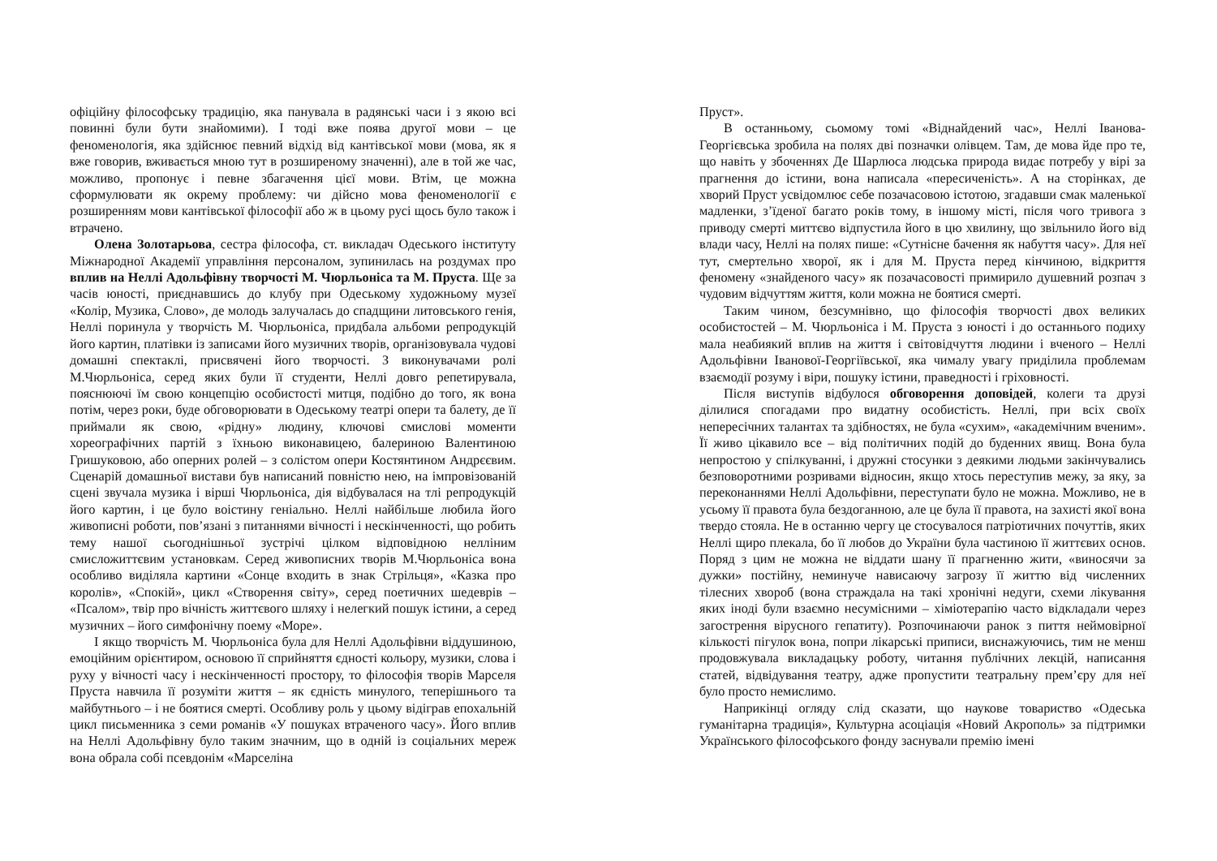офіційну філософську традицію, яка панувала в радянські часи і з якою всі повинні були бути знайомими). І тоді вже поява другої мови – це феноменологія, яка здійснює певний відхід від кантівської мови (мова, як я вже говорив, вживається мною тут в розширеному значенні), але в той же час, можливо, пропонує і певне збагачення цієї мови. Втім, це можна сформулювати як окрему проблему: чи дійсно мова феноменології є розширенням мови кантівської філософії або ж в цьому русі щось було також і втрачено.
Олена Золотарьова, сестра філософа, ст. викладач Одеського інституту Міжнародної Академії управління персоналом, зупинилась на роздумах про вплив на Неллі Адольфівну творчості М. Чюрльоніса та М. Пруста. Ще за часів юності, приєднавшись до клубу при Одеському художньому музеї «Колір, Музика, Слово», де молодь залучалась до спадщини литовського генія, Неллі поринула у творчість М. Чюрльоніса, придбала альбоми репродукцій його картин, платівки із записами його музичних творів, організовувала чудові домашні спектаклі, присвячені його творчості. З виконувачами ролі М.Чюрльоніса, серед яких були її студенти, Неллі довго репетирувала, пояснюючі їм свою концепцію особистості митця, подібно до того, як вона потім, через роки, буде обговорювати в Одеському театрі опери та балету, де її приймали як свою, «рідну» людину, ключові смислові моменти хореографічних партій з їхньою виконавицею, балериною Валентиною Гришуковою, або оперних ролей – з солістом опери Костянтином Андрєєвим. Сценарій домашньої вистави був написаний повністю нею, на імпровізованій сцені звучала музика і вірші Чюрльоніса, дія відбувалася на тлі репродукцій його картин, і це було воістину геніально. Неллі найбільше любила його живописні роботи, пов’язані з питаннями вічності і нескінченності, що робить тему нашої сьогоднішньої зустрічі цілком відповідною нелліним смисложиттєвим установкам. Серед живописних творів М.Чюрльоніса вона особливо виділяла картини «Сонце входить в знак Стрільця», «Казка про королів», «Спокій», цикл «Створення світу», серед поетичних шедеврів – «Псалом», твір про вічність життєвого шляху і нелегкий пошук істини, а серед музичних – його симфонічну поему «Море».
І якщо творчість М. Чюрльоніса була для Неллі Адольфівни віддушиною, емоційним орієнтиром, основою її сприйняття єдності кольору, музики, слова і руху у вічності часу і нескінченності простору, то філософія творів Марселя Пруста навчила її розуміти життя – як єдність минулого, теперішнього та майбутнього – і не боятися смерті. Особливу роль у цьому відіграв епохальній цикл письменника з семи романів «У пошуках втраченого часу». Його вплив на Неллі Адольфівну було таким значним, що в одній із соціальних мереж вона обрала собі псевдонім «Марселіна
Пруст».
В останньому, сьомому томі «Віднайдений час», Неллі Іванова-Георгієвська зробила на полях дві позначки олівцем. Там, де мова йде про те, що навіть у збоченнях Де Шарлюса людська природа видає потребу у вірі за прагнення до істини, вона написала «пересиченість». А на сторінках, де хворий Пруст усвідомлює себе позачасовою істотою, згадавши смак маленької мадленки, з’їденої багато років тому, в іншому місті, після чого тривога з приводу смерті миттєво відпустила його в цю хвилину, що звільнило його від влади часу, Неллі на полях пише: «Сутнісне бачення як набуття часу». Для неї тут, смертельно хворої, як і для М. Пруста перед кінчиною, відкриття феномену «знайденого часу» як позачасовості примирило душевний розпач з чудовим відчуттям життя, коли можна не боятися смерті.
Таким чином, безсумнівно, що філософія творчості двох великих особистостей – М. Чюрльоніса і М. Пруста з юності і до останнього подиху мала неабиякий вплив на життя і світовідчуття людини і вченого – Неллі Адольфівни Іванової-Георгіївської, яка чималу увагу приділила проблемам взаємодії розуму і віри, пошуку істини, праведності і гріховності.
Після виступів відбулося обговорення доповідей, колеги та друзі ділилися спогадами про видатну особистість. Неллі, при всіх своїх непересічних талантах та здібностях, не була «сухим», «академічним вченим». Її живо цікавило все – від політичних подій до буденних явищ. Вона була непростою у спілкуванні, і дружні стосунки з деякими людьми закінчувались безповоротними розривами відносин, якщо хтось переступив межу, за яку, за переконаннями Неллі Адольфівни, переступати було не можна. Можливо, не в усьому її правота була бездоганною, але це була її правота, на захисті якої вона твердо стояла. Не в останню чергу це стосувалося патріотичних почуттів, яких Неллі щиро плекала, бо її любов до України була частиною її життєвих основ. Поряд з цим не можна не віддати шану її прагненню жити, «виносячи за дужки» постійну, неминуче нависаючу загрозу її життю від численних тілесних хвороб (вона страждала на такі хронічні недуги, схеми лікування яких іноді були взаємно несумісними – хіміотерапію часто відкладали через загострення вірусного гепатиту). Розпочинаючи ранок з пиття неймовірної кількості пігулок вона, попри лікарські приписи, виснажуючись, тим не менш продовжувала викладацьку роботу, читання публічних лекцій, написання статей, відвідування театру, адже пропустити театральну прем’єру для неї було просто немислимо.
Наприкінці огляду слід сказати, що наукове товариство «Одеська гуманітарна традиція», Культурна асоціація «Новий Акрополь» за підтримки Українського філософського фонду заснували премію імені